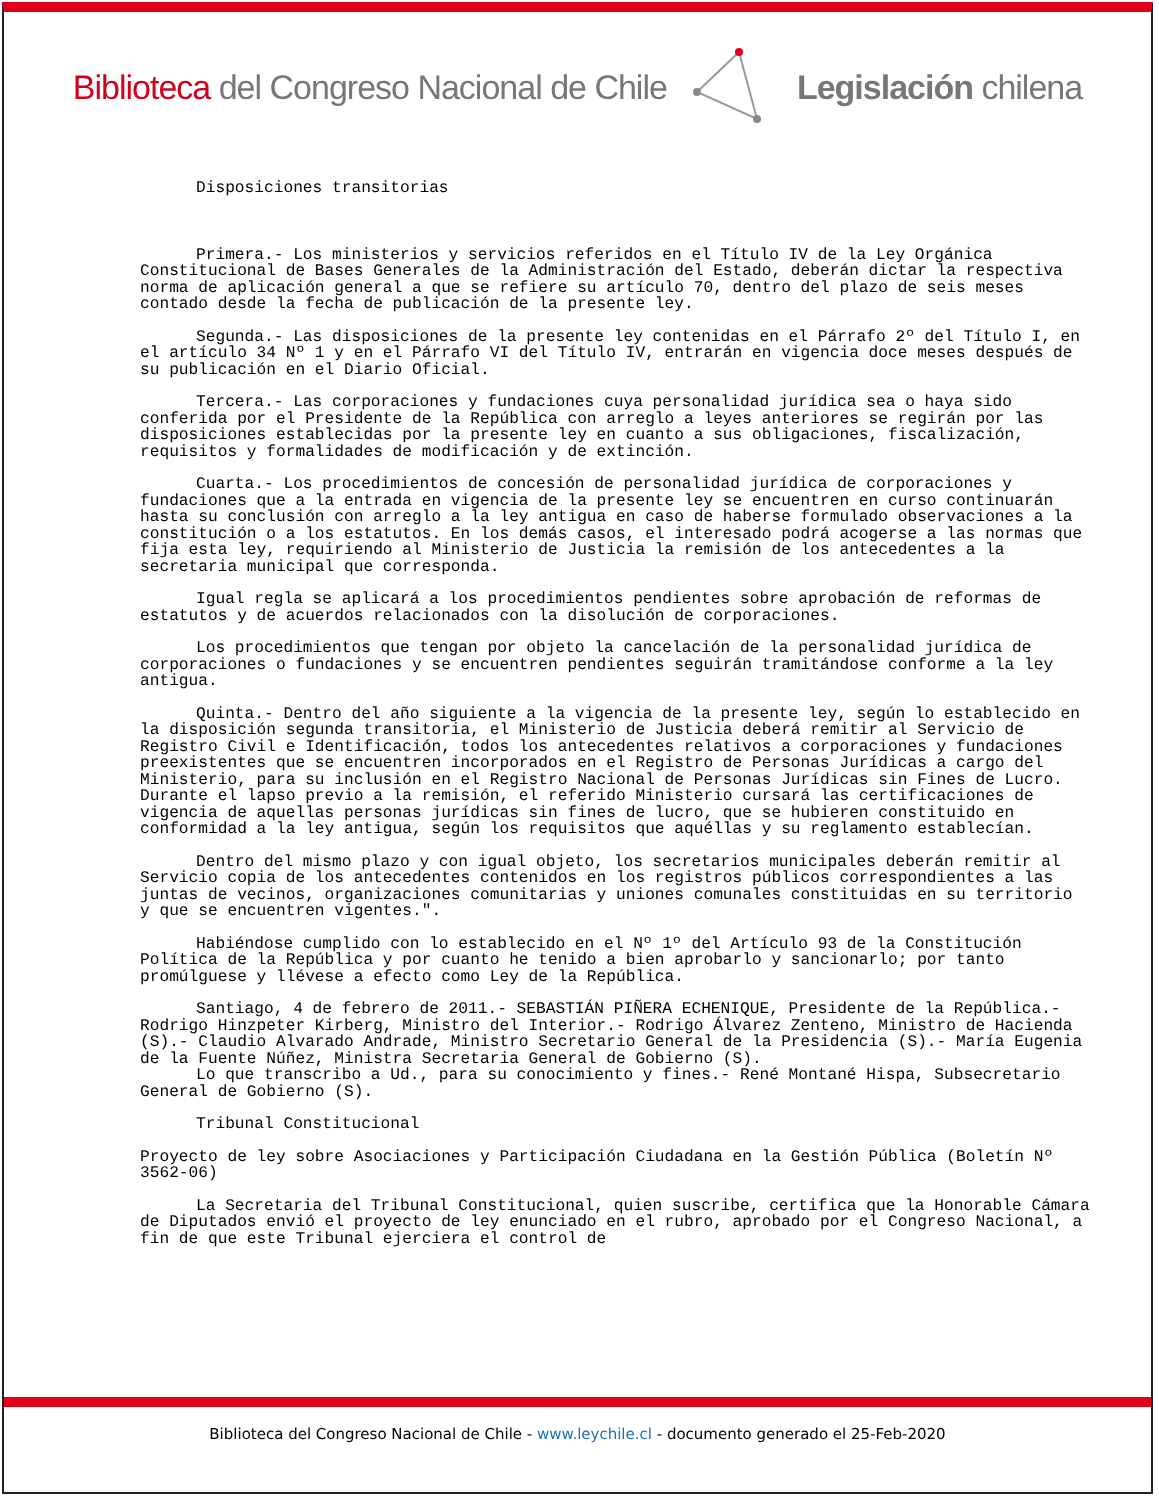Biblioteca del Congreso Nacional de Chile Legislación chilena
Disposiciones transitorias
Primera.- Los ministerios y servicios referidos en el Título IV de la Ley Orgánica Constitucional de Bases Generales de la Administración del Estado, deberán dictar la respectiva norma de aplicación general a que se refiere su artículo 70, dentro del plazo de seis meses contado desde la fecha de publicación de la presente ley.
Segunda.- Las disposiciones de la presente ley contenidas en el Párrafo 2º del Título I, en el artículo 34 Nº 1 y en el Párrafo VI del Título IV, entrarán en vigencia doce meses después de su publicación en el Diario Oficial.
Tercera.- Las corporaciones y fundaciones cuya personalidad jurídica sea o haya sido conferida por el Presidente de la República con arreglo a leyes anteriores se regirán por las disposiciones establecidas por la presente ley en cuanto a sus obligaciones, fiscalización, requisitos y formalidades de modificación y de extinción.
Cuarta.- Los procedimientos de concesión de personalidad jurídica de corporaciones y fundaciones que a la entrada en vigencia de la presente ley se encuentren en curso continuarán hasta su conclusión con arreglo a la ley antigua en caso de haberse formulado observaciones a la constitución o a los estatutos. En los demás casos, el interesado podrá acogerse a las normas que fija esta ley, requiriendo al Ministerio de Justicia la remisión de los antecedentes a la secretaria municipal que corresponda.
Igual regla se aplicará a los procedimientos pendientes sobre aprobación de reformas de estatutos y de acuerdos relacionados con la disolución de corporaciones.
Los procedimientos que tengan por objeto la cancelación de la personalidad jurídica de corporaciones o fundaciones y se encuentren pendientes seguirán tramitándose conforme a la ley antigua.
Quinta.- Dentro del año siguiente a la vigencia de la presente ley, según lo establecido en la disposición segunda transitoria, el Ministerio de Justicia deberá remitir al Servicio de Registro Civil e Identificación, todos los antecedentes relativos a corporaciones y fundaciones preexistentes que se encuentren incorporados en el Registro de Personas Jurídicas a cargo del Ministerio, para su inclusión en el Registro Nacional de Personas Jurídicas sin Fines de Lucro. Durante el lapso previo a la remisión, el referido Ministerio cursará las certificaciones de vigencia de aquellas personas jurídicas sin fines de lucro, que se hubieren constituido en conformidad a la ley antigua, según los requisitos que aquéllas y su reglamento establecían.
Dentro del mismo plazo y con igual objeto, los secretarios municipales deberán remitir al Servicio copia de los antecedentes contenidos en los registros públicos correspondientes a las juntas de vecinos, organizaciones comunitarias y uniones comunales constituidas en su territorio y que se encuentren vigentes.".
Habiéndose cumplido con lo establecido en el Nº 1º del Artículo 93 de la Constitución Política de la República y por cuanto he tenido a bien aprobarlo y sancionarlo; por tanto promúlguese y llévese a efecto como Ley de la República.
Santiago, 4 de febrero de 2011.- SEBASTIÁN PIÑERA ECHENIQUE, Presidente de la República.- Rodrigo Hinzpeter Kirberg, Ministro del Interior.- Rodrigo Álvarez Zenteno, Ministro de Hacienda (S).- Claudio Alvarado Andrade, Ministro Secretario General de la Presidencia (S).- María Eugenia de la Fuente Núñez, Ministra Secretaria General de Gobierno (S).
Lo que transcribo a Ud., para su conocimiento y fines.- René Montané Hispa, Subsecretario General de Gobierno (S).
Tribunal Constitucional
Proyecto de ley sobre Asociaciones y Participación Ciudadana en la Gestión Pública (Boletín Nº 3562-06)
La Secretaria del Tribunal Constitucional, quien suscribe, certifica que la Honorable Cámara de Diputados envió el proyecto de ley enunciado en el rubro, aprobado por el Congreso Nacional, a fin de que este Tribunal ejerciera el control de
Biblioteca del Congreso Nacional de Chile - www.leychile.cl - documento generado el 25-Feb-2020